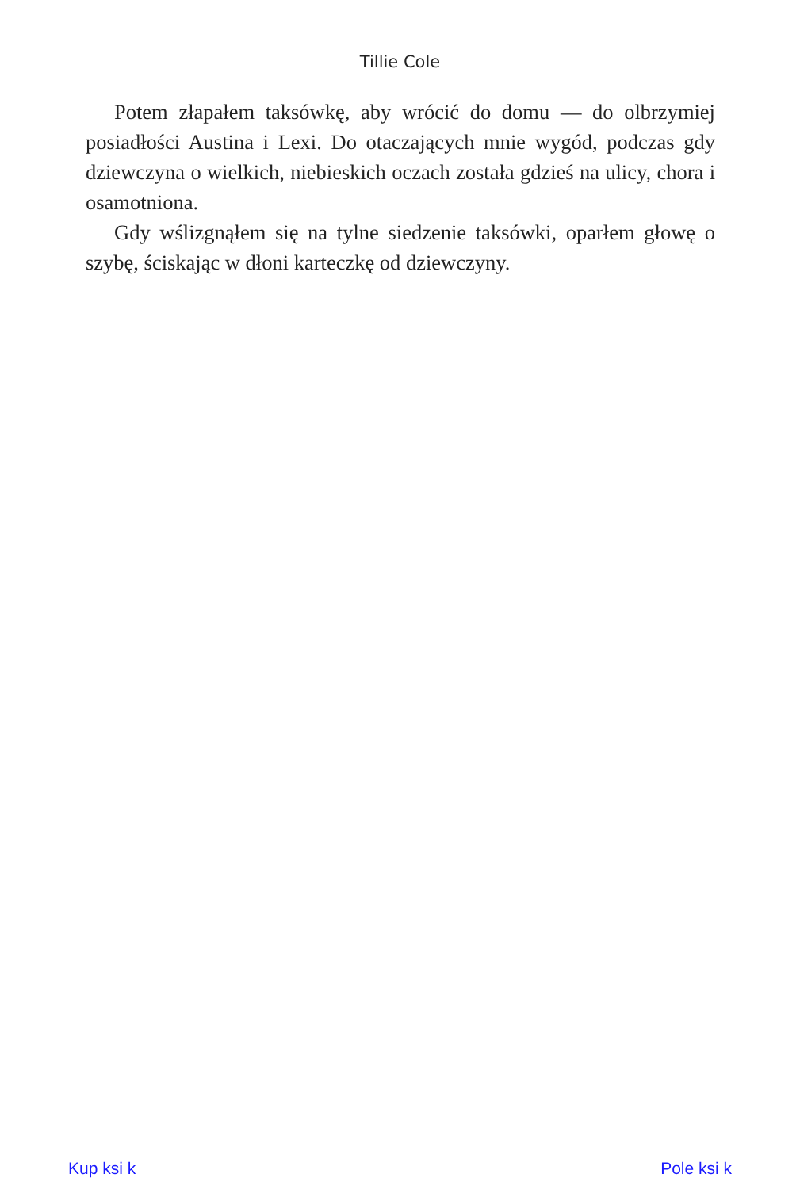Tillie Cole
Potem złapałem taksówkę, aby wrócić do domu — do olbrzymiej posiadłości Austina i Lexi. Do otaczających mnie wygód, podczas gdy dziewczyna o wielkich, niebieskich oczach została gdzieś na ulicy, chora i osamotniona.
Gdy wślizgnąłem się na tylne siedzenie taksówki, oparłem głowę o szybę, ściskając w dłoni karteczkę od dziewczyny.
Kup ksi k Pole ksi k